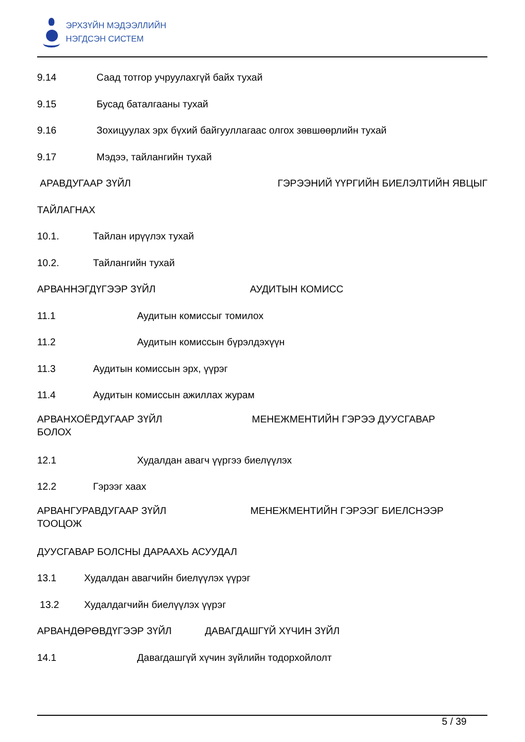ЭРХЗҮЙН МЭДЭЭЛЛИЙН
НЭГДСЭН СИСТЕМ
9.14 Саад тотгор учруулахгүй байх тухай
9.15 Бусад баталгааны тухай
9.16 Зохицуулах эрх бүхий байгууллагаас олгох зөвшөөрлийн тухай
9.17 Мэдээ, тайлангийн тухай
АРАВДУГААР ЗҮЙЛ ГЭРЭЭНИЙ ҮҮРГИЙН БИЕЛЭЛТИЙН ЯВЦЫГ
ТАЙЛАГНАХ
10.1. Тайлан ирүүлэх тухай
10.2. Тайлангийн тухай
АРВАННЭГДҮГЭЭР ЗҮЙЛ АУДИТЫН КОМИСС
11.1 Аудитын комиссыг томилох
11.2 Аудитын комиссын бүрэлдэхүүн
11.3 Аудитын комиссын эрх, үүрэг
11.4 Аудитын комиссын ажиллах журам
АРВАНХОЁРДУГААР ЗҮЙЛ МЕНЕЖМЕНТИЙН ГЭРЭЭ ДУУСГАВАР
БОЛОХ
12.1 Худалдан авагч үүргээ биелүүлэх
12.2 Гэрээг хаах
АРВАНГУРАВДУГААР ЗҮЙЛ МЕНЕЖМЕНТИЙН ГЭРЭЭГ БИЕЛСНЭЭР
ТООЦОЖ
ДУУСГАВАР БОЛСНЫ ДАРААХЬ АСУУДАЛ
13.1 Худалдан авагчийн биелүүлэх үүрэг
13.2 Худалдагчийн биелүүлэх үүрэг
АРВАНДӨРӨВДҮГЭЭР ЗҮЙЛ ДАВАГДАШГҮЙ ХҮЧИН ЗҮЙЛ
14.1 Давагдашгүй хүчин зүйлийн тодорхойлолт
5 / 39